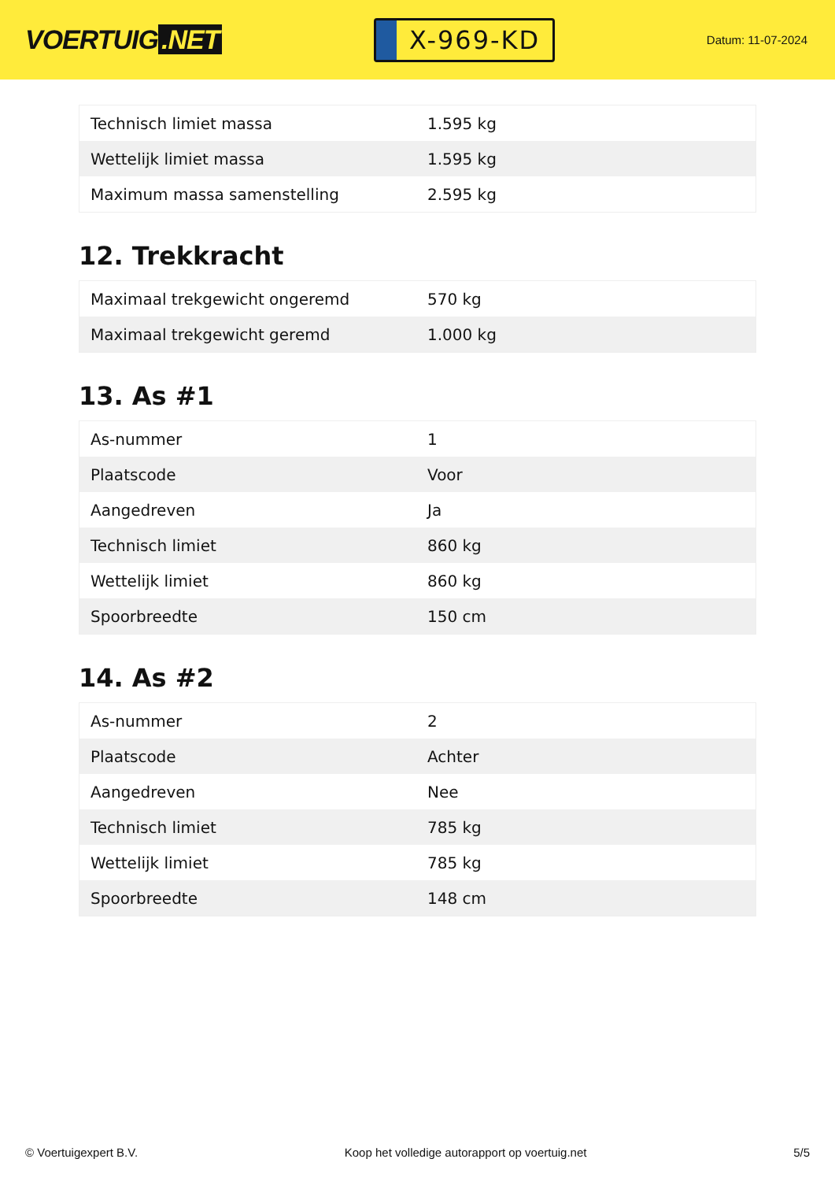VOERTUIG.NET
X-969-KD
Datum: 11-07-2024
| Technisch limiet massa | 1.595 kg |
| Wettelijk limiet massa | 1.595 kg |
| Maximum massa samenstelling | 2.595 kg |
12. Trekkracht
| Maximaal trekgewicht ongeremd | 570 kg |
| Maximaal trekgewicht geremd | 1.000 kg |
13. As #1
| As-nummer | 1 |
| Plaatscode | Voor |
| Aangedreven | Ja |
| Technisch limiet | 860 kg |
| Wettelijk limiet | 860 kg |
| Spoorbreedte | 150 cm |
14. As #2
| As-nummer | 2 |
| Plaatscode | Achter |
| Aangedreven | Nee |
| Technisch limiet | 785 kg |
| Wettelijk limiet | 785 kg |
| Spoorbreedte | 148 cm |
© Voertuigexpert B.V. Koop het volledige autorapport op voertuig.net 5/5